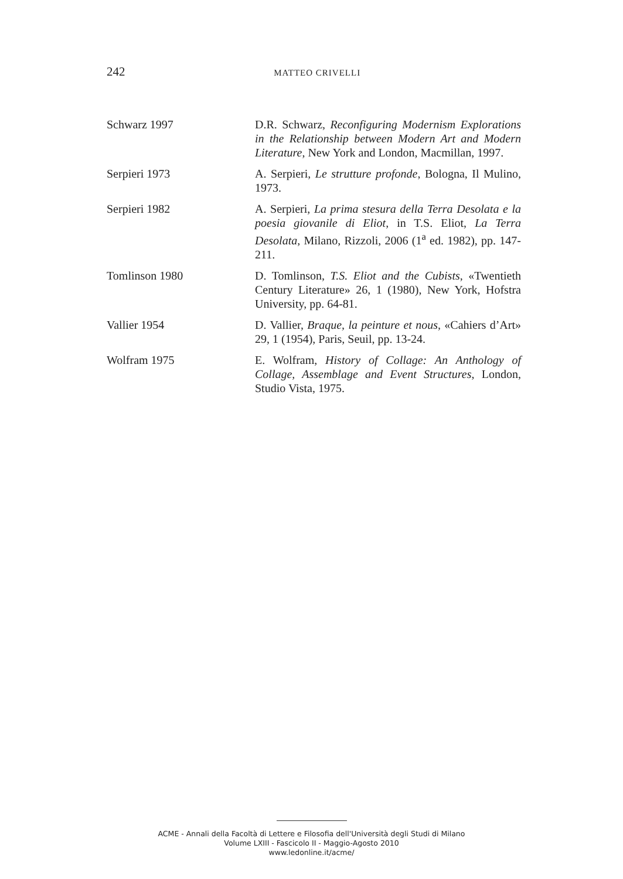242 MATTEO CRIVELLI
Schwarz 1997 D.R. Schwarz, Reconfiguring Modernism Explorations in the Relationship between Modern Art and Modern Literature, New York and London, Macmillan, 1997.
Serpieri 1973 A. Serpieri, Le strutture profonde, Bologna, Il Mulino, 1973.
Serpieri 1982 A. Serpieri, La prima stesura della Terra Desolata e la poesia giovanile di Eliot, in T.S. Eliot, La Terra Desolata, Milano, Rizzoli, 2006 (1<sup>a</sup> ed. 1982), pp. 147-211.
Tomlinson 1980 D. Tomlinson, T.S. Eliot and the Cubists, «Twentieth Century Literature» 26, 1 (1980), New York, Hofstra University, pp. 64-81.
Vallier 1954 D. Vallier, Braque, la peinture et nous, «Cahiers d’Art» 29, 1 (1954), Paris, Seuil, pp. 13-24.
Wolfram 1975 E. Wolfram, History of Collage: An Anthology of Collage, Assemblage and Event Structures, London, Studio Vista, 1975.
ACME - Annali della Facoltà di Lettere e Filosofia dell'Università degli Studi di Milano
Volume LXIII - Fascicolo II - Maggio-Agosto 2010
www.ledonline.it/acme/